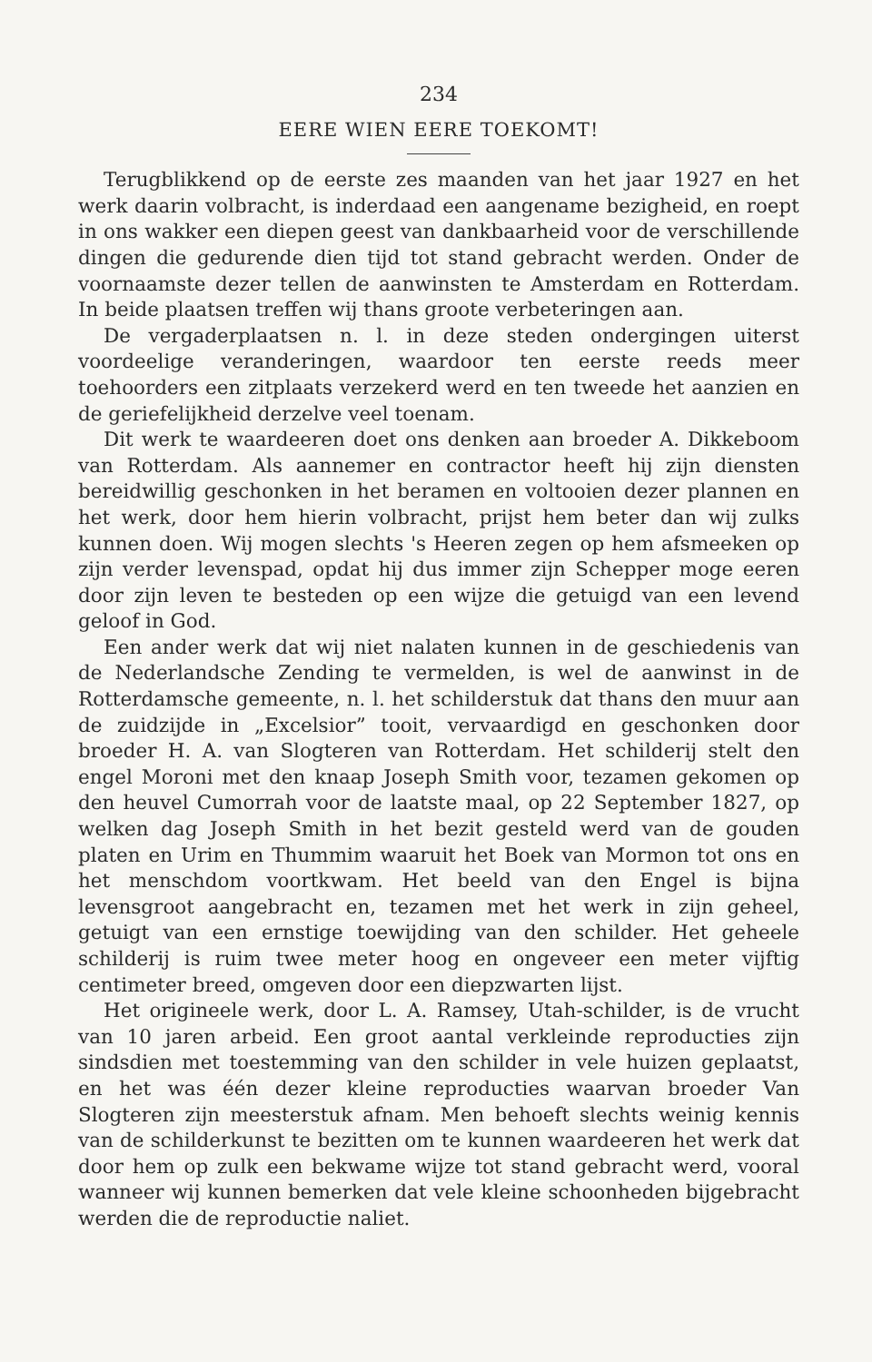234
EERE WIEN EERE TOEKOMT!
Terugblikkend op de eerste zes maanden van het jaar 1927 en het werk daarin volbracht, is inderdaad een aangename bezigheid, en roept in ons wakker een diepen geest van dankbaarheid voor de verschillende dingen die gedurende dien tijd tot stand gebracht werden. Onder de voornaamste dezer tellen de aanwinsten te Amsterdam en Rotterdam. In beide plaatsen treffen wij thans groote verbeteringen aan.
De vergaderplaatsen n. l. in deze steden ondergingen uiterst voordeelige veranderingen, waardoor ten eerste reeds meer toehoorders een zitplaats verzekerd werd en ten tweede het aanzien en de geriefelijkheid derzelve veel toenam.
Dit werk te waardeeren doet ons denken aan broeder A. Dikkeboom van Rotterdam. Als aannemer en contractor heeft hij zijn diensten bereidwillig geschonken in het beramen en voltooien dezer plannen en het werk, door hem hierin volbracht, prijst hem beter dan wij zulks kunnen doen. Wij mogen slechts 's Heeren zegen op hem afsmeeken op zijn verder levenspad, opdat hij dus immer zijn Schepper moge eeren door zijn leven te besteden op een wijze die getuigd van een levend geloof in God.
Een ander werk dat wij niet nalaten kunnen in de geschiedenis van de Nederlandsche Zending te vermelden, is wel de aanwinst in de Rotterdamsche gemeente, n. l. het schilderstuk dat thans den muur aan de zuidzijde in „Excelsior” tooit, vervaardigd en geschonken door broeder H. A. van Slogteren van Rotterdam. Het schilderij stelt den engel Moroni met den knaap Joseph Smith voor, tezamen gekomen op den heuvel Cumorrah voor de laatste maal, op 22 September 1827, op welken dag Joseph Smith in het bezit gesteld werd van de gouden platen en Urim en Thummim waaruit het Boek van Mormon tot ons en het menschdom voortkwam. Het beeld van den Engel is bijna levensgroot aangebracht en, tezamen met het werk in zijn geheel, getuigt van een ernstige toewijding van den schilder. Het geheele schilderij is ruim twee meter hoog en ongeveer een meter vijftig centimeter breed, omgeven door een diepzwarten lijst.
Het origineele werk, door L. A. Ramsey, Utah-schilder, is de vrucht van 10 jaren arbeid. Een groot aantal verkleinde reproducties zijn sindsdien met toestemming van den schilder in vele huizen geplaatst, en het was één dezer kleine reproducties waarvan broeder Van Slogteren zijn meesterstuk afnam. Men behoeft slechts weinig kennis van de schilderkunst te bezitten om te kunnen waardeeren het werk dat door hem op zulk een bekwame wijze tot stand gebracht werd, vooral wanneer wij kunnen bemerken dat vele kleine schoonheden bijgebracht werden die de reproductie naliet.